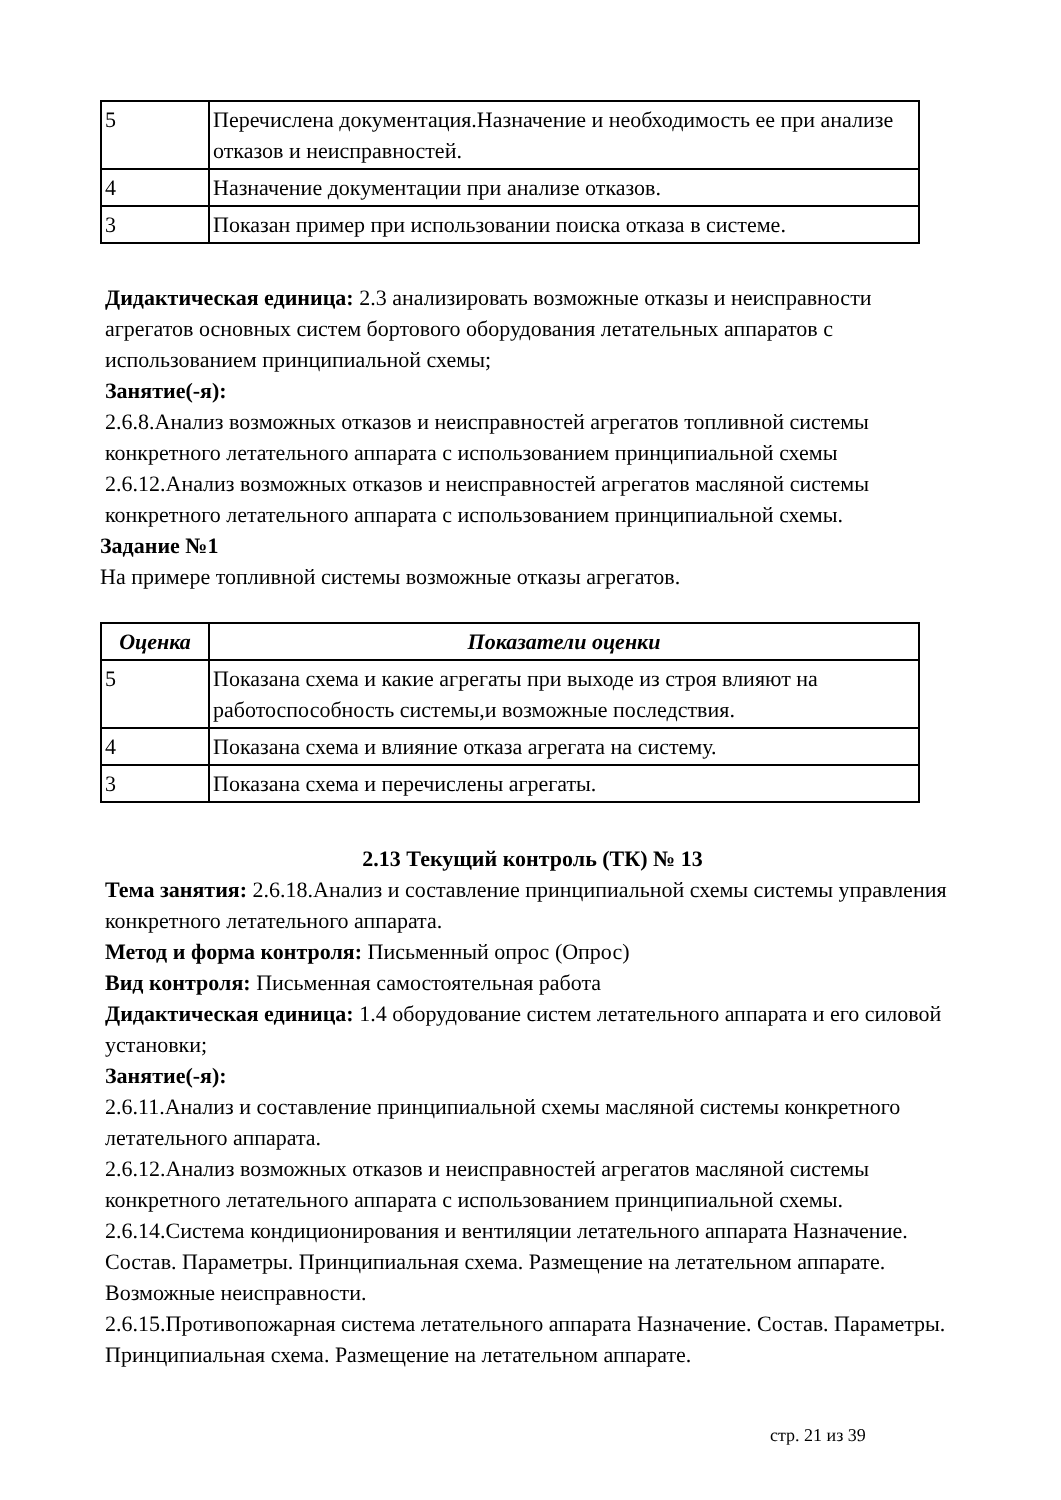| 5 | Перечислена документация.Назначение и необходимость ее при анализе отказов и неисправностей. |
| 4 | Назначение документации при анализе отказов. |
| 3 | Показан пример при использовании поиска отказа в системе. |
Дидактическая единица: 2.3 анализировать возможные отказы и неисправности агрегатов основных систем бортового оборудования летательных аппаратов с использованием принципиальной схемы;
Занятие(-я):
2.6.8.Анализ возможных отказов и неисправностей агрегатов топливной системы конкретного летательного аппарата с использованием принципиальной схемы
2.6.12.Анализ возможных отказов и неисправностей агрегатов масляной системы конкретного летательного аппарата с использованием принципиальной схемы.
Задание №1
На примере топливной системы возможные отказы агрегатов.
| Оценка | Показатели оценки |
| --- | --- |
| 5 | Показана схема и какие агрегаты при выходе из строя влияют на работоспособность системы,и возможные последствия. |
| 4 | Показана схема и влияние отказа агрегата на систему. |
| 3 | Показана схема и перечислены агрегаты. |
2.13 Текущий контроль (ТК) № 13
Тема занятия: 2.6.18.Анализ и составление принципиальной схемы системы управления конкретного летательного аппарата.
Метод и форма контроля: Письменный опрос (Опрос)
Вид контроля: Письменная самостоятельная работа
Дидактическая единица: 1.4 оборудование систем летательного аппарата и его силовой установки;
Занятие(-я):
2.6.11.Анализ и составление принципиальной схемы масляной системы конкретного летательного аппарата.
2.6.12.Анализ возможных отказов и неисправностей агрегатов масляной системы конкретного летательного аппарата с использованием принципиальной схемы.
2.6.14.Система кондиционирования и вентиляции летательного аппарата Назначение. Состав. Параметры. Принципиальная схема. Размещение на летательном аппарате. Возможные неисправности.
2.6.15.Противопожарная система летательного аппарата Назначение. Состав. Параметры. Принципиальная схема. Размещение на летательном аппарате.
стр. 21 из 39